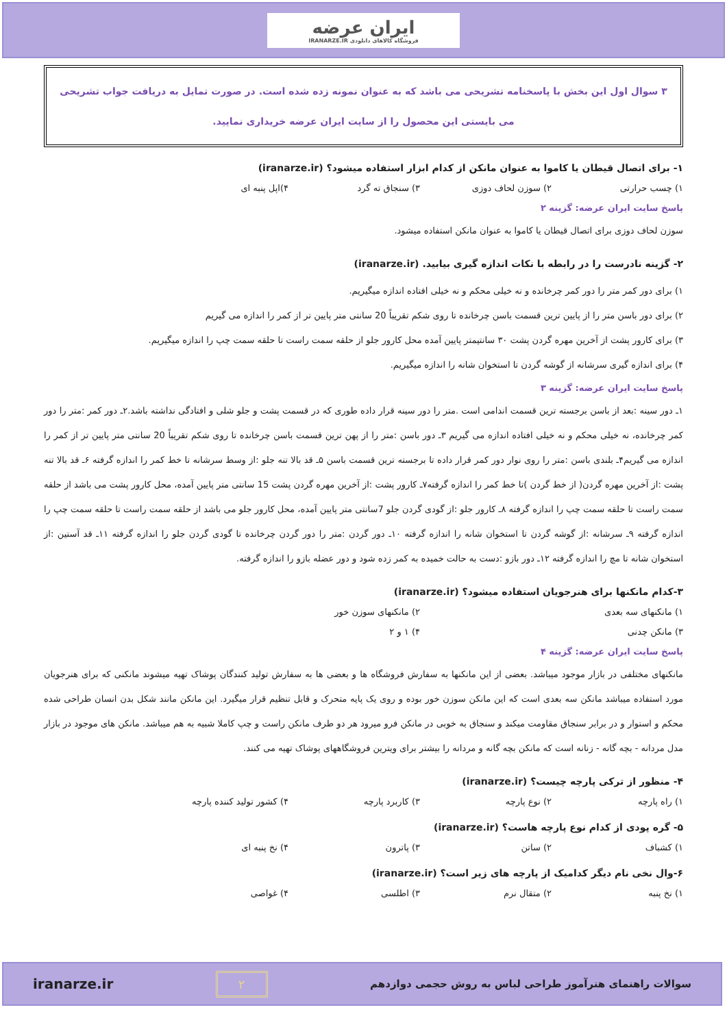ایران عرضه
فروشگاه کالاهای دانلودی IRANARZE.IR
۳ سوال اول این بخش با پاسخنامه تشریحی می باشد که به عنوان نمونه زده شده است. در صورت تمایل به دریافت جواب تشریحی
می بایستی این محصول را از سایت ایران عرضه خریداری نمایید.
۱- برای اتصال قیطان یا کاموا به عنوان مانکن از کدام ابزار استفاده میشود؟ (iranarze.ir)
۱) چسب حرارتی ۲) سوزن لحاف دوزی ۳) سنجاق ته گرد ۴)اپل پنبه ای
پاسخ سایت ایران عرضه: گزینه ۲
سوزن لحاف دوزی برای اتصال قیطان یا کاموا به عنوان مانکن استفاده میشود.
۲- گزینه نادرست را در رابطه با نکات اندازه گیری بیابید. (iranarze.ir)
۱) برای دور کمر متر را دور کمر چرخانده و نه خیلی محکم و نه خیلی افتاده اندازه میگیریم.
۲) برای دور باسن متر را از پایین ترین قسمت باسن چرخانده تا روی شکم تقریباً 20 سانتی متر پایین تر از کمر را اندازه می گیریم
۳) برای کارور پشت از آخرین مهره گردن پشت ۳۰ سانتیمتر پایین آمده محل کارور جلو از حلقه سمت راست تا حلقه سمت چپ را اندازه میگیریم.
۴) برای اندازه گیری سرشانه از گوشه گردن تا استخوان شانه را اندازه میگیریم.
پاسخ سایت ایران عرضه: گزینه ۳
۱ـ دور سینه :بعد از باسن برجسته ترین قسمت اندامی است .متر را دور سینه قرار داده طوری که در قسمت پشت و جلو شلی و افتادگی نداشته باشد.۲ـ دور کمر :متر را دور کمر چرخانده، نه خیلی محکم و نه خیلی افتاده اندازه می گیریم ۳ـ دور باسن :متر را از پهن ترین قسمت باسن چرخانده تا روی شکم تقریباً 20 سانتی متر پایین تر از کمر را اندازه می گیریم۴ـ بلندی باسن :متر را روی نوار دور کمر قرار داده تا برجسته ترین قسمت باسن ۵ـ قد بالا تنه جلو :از وسط سرشانه تا خط کمر را اندازه گرفته ۶ـ قد بالا تنه پشت :از آخرین مهره گردن( از خط گردن )تا خط کمر را اندازه گرفته۷ـ کارور پشت :از آخرین مهره گردن پشت 15 سانتی متر پایین آمده، محل کارور پشت می باشد از حلقه سمت راست تا حلقه سمت چپ را اندازه گرفته ۸ـ کارور جلو :از گودی گردن جلو 7سانتی متر پایین آمده، محل کارور جلو می باشد از حلقه سمت راست تا حلقه سمت چپ را اندازه گرفته ۹ـ سرشانه :از گوشه گردن تا استخوان شانه را اندازه گرفته ۱۰ـ دور گردن :متر را دور گردن چرخانده تا گودی گردن جلو را اندازه گرفته ۱۱ـ قد آستین :از استخوان شانه تا مچ را اندازه گرفته ۱۲ـ دور بازو :دست به حالت خمیده به کمر زده شود و دور عضله بازو را اندازه گرفته.
۳-کدام مانکنها برای هنرجویان استفاده میشود؟ (iranarze.ir)
۱) مانکنهای سه بعدی ۲) مانکنهای سوزن خور
۳) مانکن چدنی ۴) ۱ و ۲
پاسخ سایت ایران عرضه: گزینه ۴
مانکنهای مختلفی در بازار موجود میباشد. بعضی از این مانکنها به سفارش فروشگاه ها و بعضی ها به سفارش تولید کنندگان پوشاک تهیه میشوند مانکنی که برای هنرجویان مورد استفاده میباشد مانکن سه بعدی است که این مانکن سوزن خور بوده و روی یک پایه متحرک و قابل تنظیم قرار میگیرد. این مانکن مانند شکل بدن انسان طراحی شده محکم و استوار و در برابر سنجاق مقاومت میکند و سنجاق به خوبی در مانکن فرو میرود هر دو طرف مانکن راست و چپ کاملا شبیه به هم میباشد. مانکن های موجود در بازار مدل مردانه - بچه گانه - زنانه است که مانکن بچه گانه و مردانه را بیشتر برای ویترین فروشگاههای پوشاک تهیه می کنند.
۴- منظور از ترکی پارچه چیست؟ (iranarze.ir)
۱) راه پارچه ۲) نوع پارچه ۳) کاربرد پارچه ۴) کشور تولید کننده پارچه
۵- گره پودی از کدام نوع پارچه هاست؟ (iranarze.ir)
۱) کشباف ۲) ساتن ۳) پاترون ۴) نخ پنبه ای
۶-وال نخی نام دیگر کدامیک از پارچه های زیر است؟ (iranarze.ir)
۱) نخ پنبه ۲) متقال نرم ۳) اطلسی ۴) غواصی
سوالات راهنمای هنرآموز طراحی لباس به روش حجمی دوازدهم ۲ iranarze.ir